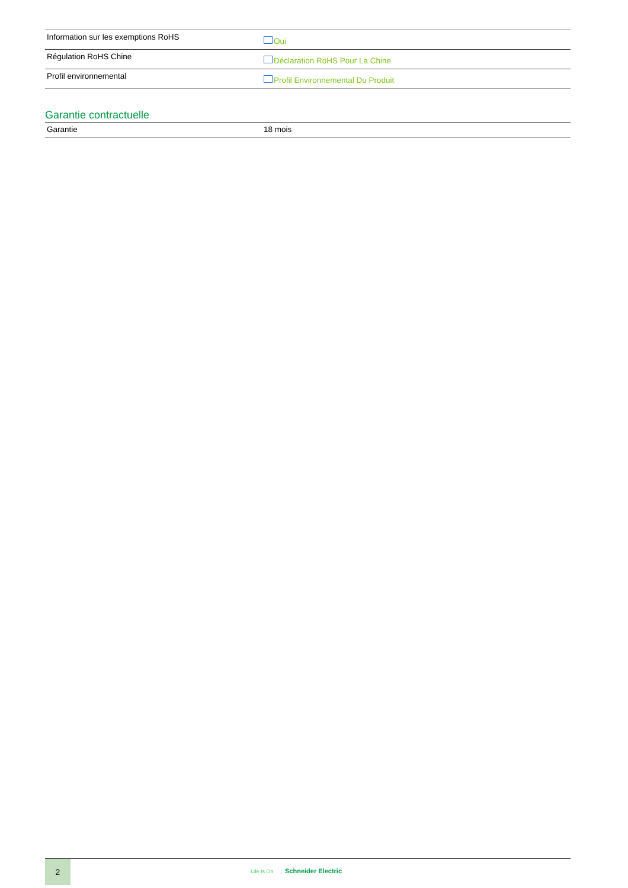| Information sur les exemptions RoHS | Oui |
| Régulation RoHS Chine | Déclaration RoHS Pour La Chine |
| Profil environnemental | Profil Environnemental Du Produit |
Garantie contractuelle
| Garantie | 18 mois |
2
Life Is On Schneider Electric